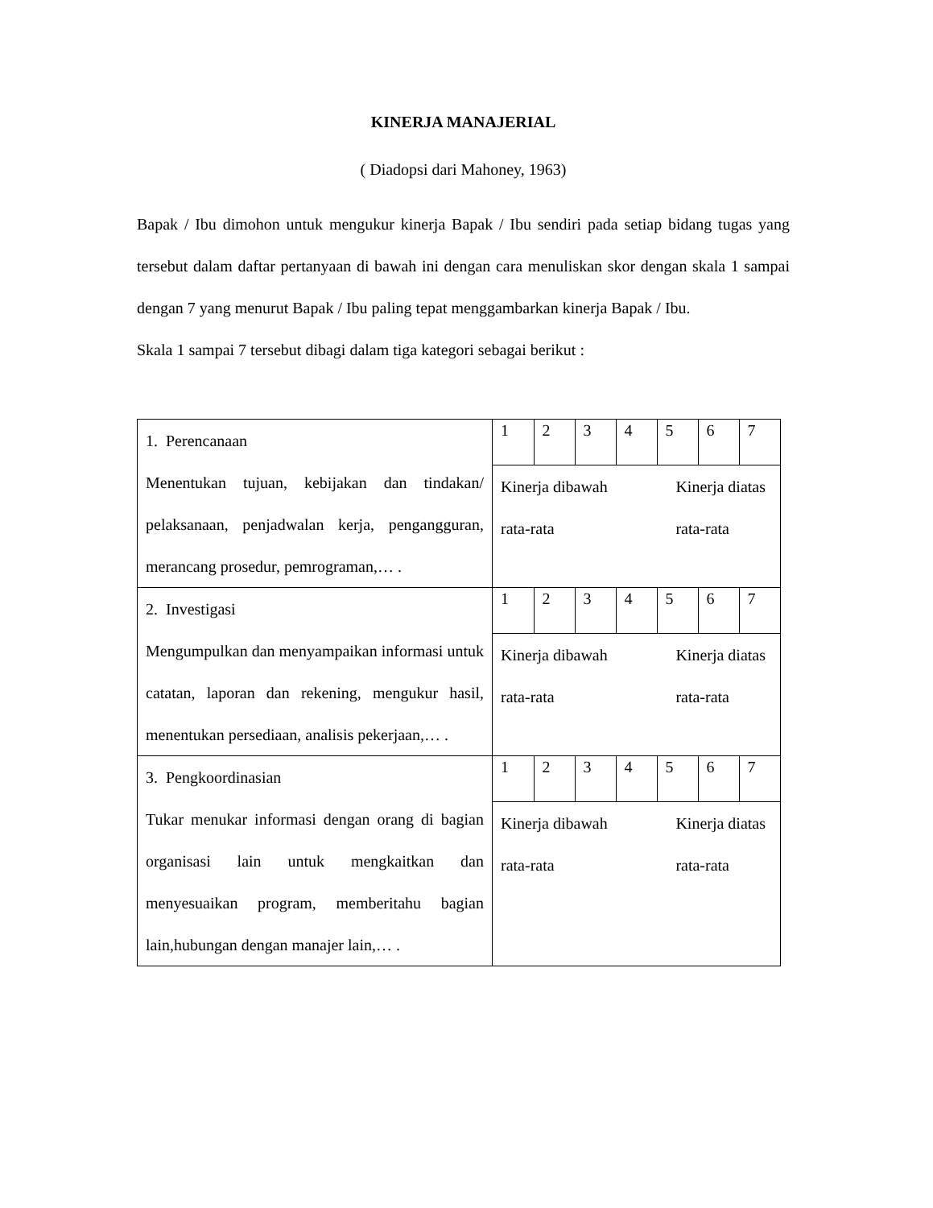KINERJA MANAJERIAL
( Diadopsi dari Mahoney, 1963)
Bapak / Ibu dimohon untuk mengukur kinerja Bapak / Ibu sendiri pada setiap bidang tugas yang tersebut dalam daftar pertanyaan di bawah ini dengan cara menuliskan skor dengan skala 1 sampai dengan 7 yang menurut Bapak / Ibu paling tepat menggambarkan kinerja Bapak / Ibu.
Skala 1 sampai 7 tersebut dibagi dalam tiga kategori sebagai berikut :
| 1. Perencanaan Menentukan tujuan, kebijakan dan tindakan/ pelaksanaan, penjadwalan kerja, pengangguran, merancang prosedur, pemrograman,… . | / 1 / 2 / 3 / 4 / 5 / 6 / 7 / Kinerja dibawah rata-rata Kinerja diatas rata-rata |
| 2. Investigasi Mengumpulkan dan menyampaikan informasi untuk catatan, laporan dan rekening, mengukur hasil, menentukan persediaan, analisis pekerjaan,… . | / 1 / 2 / 3 / 4 / 5 / 6 / 7 / Kinerja dibawah rata-rata Kinerja diatas rata-rata |
| 3. Pengkoordinasian Tukar menukar informasi dengan orang di bagian organisasi lain untuk mengkaitkan dan menyesuaikan program, memberitahu bagian lain,hubungan dengan manajer lain,… . | / 1 / 2 / 3 / 4 / 5 / 6 / 7 / Kinerja dibawah rata-rata Kinerja diatas rata-rata |